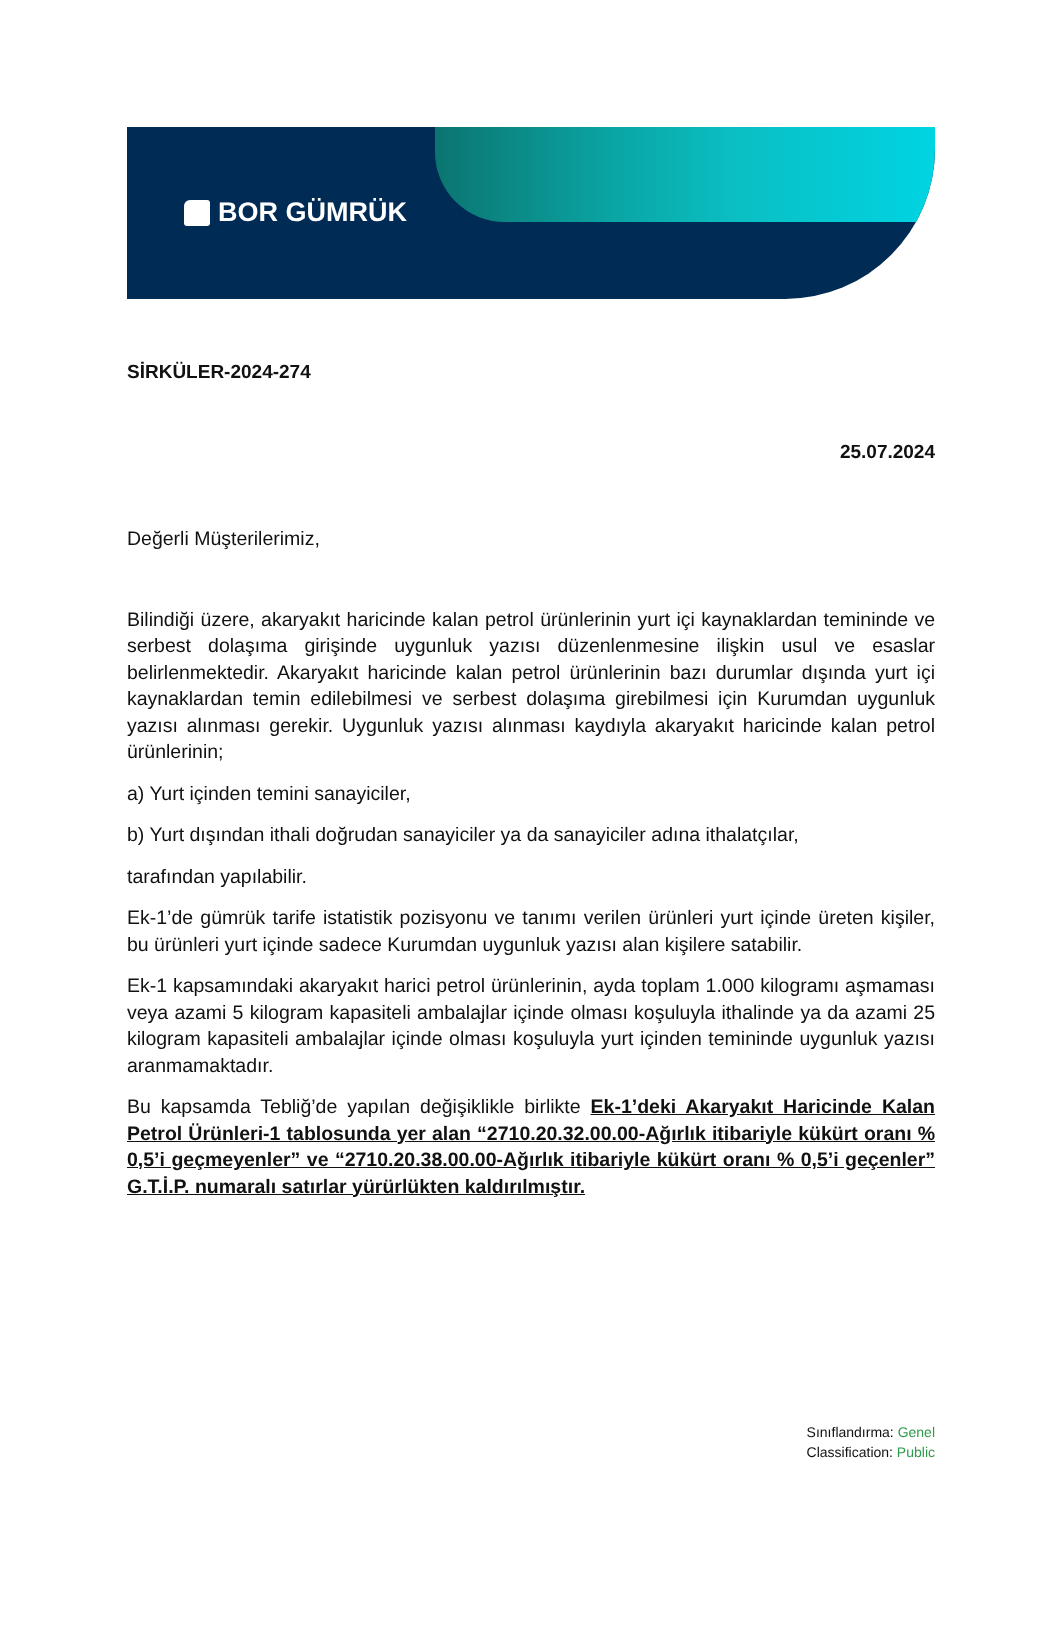BOR GÜMRÜK
SİRKÜLER-2024-274
25.07.2024
Değerli Müşterilerimiz,
Bilindiği üzere, akaryakıt haricinde kalan petrol ürünlerinin yurt içi kaynaklardan temininde ve serbest dolaşıma girişinde uygunluk yazısı düzenlenmesine ilişkin usul ve esaslar belirlenmektedir. Akaryakıt haricinde kalan petrol ürünlerinin bazı durumlar dışında yurt içi kaynaklardan temin edilebilmesi ve serbest dolaşıma girebilmesi için Kurumdan uygunluk yazısı alınması gerekir. Uygunluk yazısı alınması kaydıyla akaryakıt haricinde kalan petrol ürünlerinin;
a) Yurt içinden temini sanayiciler,
b) Yurt dışından ithali doğrudan sanayiciler ya da sanayiciler adına ithalatçılar,
tarafından yapılabilir.
Ek-1’de gümrük tarife istatistik pozisyonu ve tanımı verilen ürünleri yurt içinde üreten kişiler, bu ürünleri yurt içinde sadece Kurumdan uygunluk yazısı alan kişilere satabilir.
Ek-1 kapsamındaki akaryakıt harici petrol ürünlerinin, ayda toplam 1.000 kilogramı aşmaması veya azami 5 kilogram kapasiteli ambalajlar içinde olması koşuluyla ithalinde ya da azami 25 kilogram kapasiteli ambalajlar içinde olması koşuluyla yurt içinden temininde uygunluk yazısı aranmamaktadır.
Bu kapsamda Tebliğ’de yapılan değişiklikle birlikte Ek-1’deki Akaryakıt Haricinde Kalan Petrol Ürünleri-1 tablosunda yer alan “2710.20.32.00.00-Ağırlık itibariyle kükürt oranı % 0,5’i geçmeyenler” ve “2710.20.38.00.00-Ağırlık itibariyle kükürt oranı % 0,5’i geçenler” G.T.İ.P. numaralı satırlar yürürlükten kaldırılmıştır.
Sınıflandırma: Genel
Classification: Public